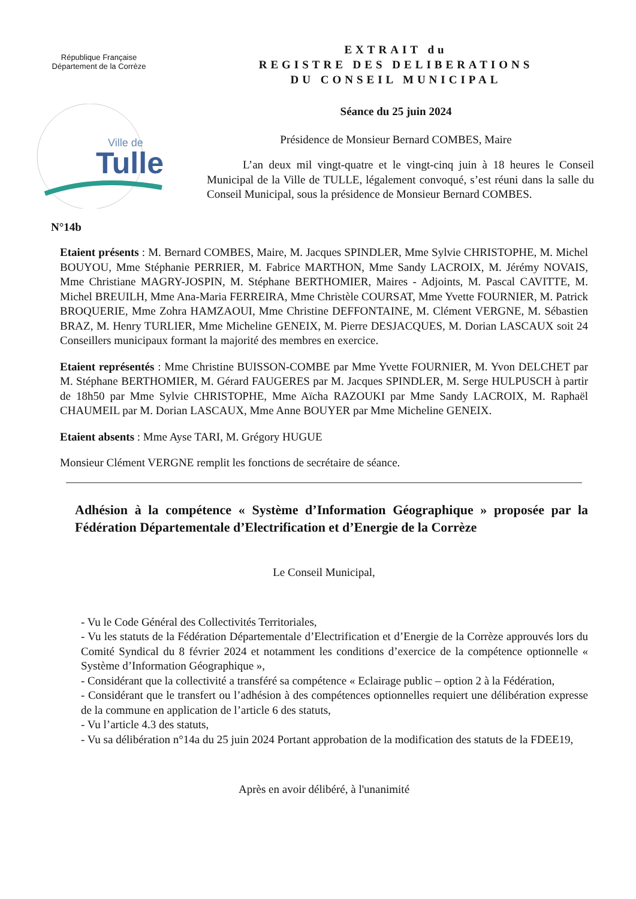République Française
Département de la Corrèze
Ville de
Tulle
N°14b
EXTRAIT du
REGISTRE DES DELIBERATIONS
DU CONSEIL MUNICIPAL
Séance du 25 juin 2024
Présidence de Monsieur Bernard COMBES, Maire
L’an deux mil vingt-quatre et le vingt-cinq juin à 18 heures le Conseil Municipal de la Ville de TULLE, légalement convoqué, s’est réuni dans la salle du Conseil Municipal, sous la présidence de Monsieur Bernard COMBES.
Etaient présents : M. Bernard COMBES, Maire, M. Jacques SPINDLER, Mme Sylvie CHRISTOPHE, M. Michel BOUYOU, Mme Stéphanie PERRIER, M. Fabrice MARTHON, Mme Sandy LACROIX, M. Jérémy NOVAIS, Mme Christiane MAGRY-JOSPIN, M. Stéphane BERTHOMIER, Maires - Adjoints, M. Pascal CAVITTE, M. Michel BREUILH, Mme Ana-Maria FERREIRA, Mme Christèle COURSAT, Mme Yvette FOURNIER, M. Patrick BROQUERIE, Mme Zohra HAMZAOUI, Mme Christine DEFFONTAINE, M. Clément VERGNE, M. Sébastien BRAZ, M. Henry TURLIER, Mme Micheline GENEIX, M. Pierre DESJACQUES, M. Dorian LASCAUX soit 24 Conseillers municipaux formant la majorité des membres en exercice.
Etaient représentés : Mme Christine BUISSON-COMBE par Mme Yvette FOURNIER, M. Yvon DELCHET par M. Stéphane BERTHOMIER, M. Gérard FAUGERES par M. Jacques SPINDLER, M. Serge HULPUSCH à partir de 18h50 par Mme Sylvie CHRISTOPHE, Mme Aïcha RAZOUKI par Mme Sandy LACROIX, M. Raphaël CHAUMEIL par M. Dorian LASCAUX, Mme Anne BOUYER par Mme Micheline GENEIX.
Etaient absents : Mme Ayse TARI, M. Grégory HUGUE
Monsieur Clément VERGNE remplit les fonctions de secrétaire de séance.
Adhésion à la compétence « Système d’Information Géographique » proposée par la Fédération Départementale d’Electrification et d’Energie de la Corrèze
Le Conseil Municipal,
- Vu le Code Général des Collectivités Territoriales,
- Vu les statuts de la Fédération Départementale d’Electrification et d’Energie de la Corrèze approuvés lors du Comité Syndical du 8 février 2024 et notamment les conditions d’exercice de la compétence optionnelle « Système d’Information Géographique »,
- Considérant que la collectivité a transféré sa compétence « Eclairage public – option 2 à la Fédération,
- Considérant que le transfert ou l’adhésion à des compétences optionnelles requiert une délibération expresse de la commune en application de l’article 6 des statuts,
- Vu l’article 4.3 des statuts,
- Vu sa délibération n°14a du 25 juin 2024 Portant approbation de la modification des statuts de la FDEE19,
Après en avoir délibéré, à l'unanimité